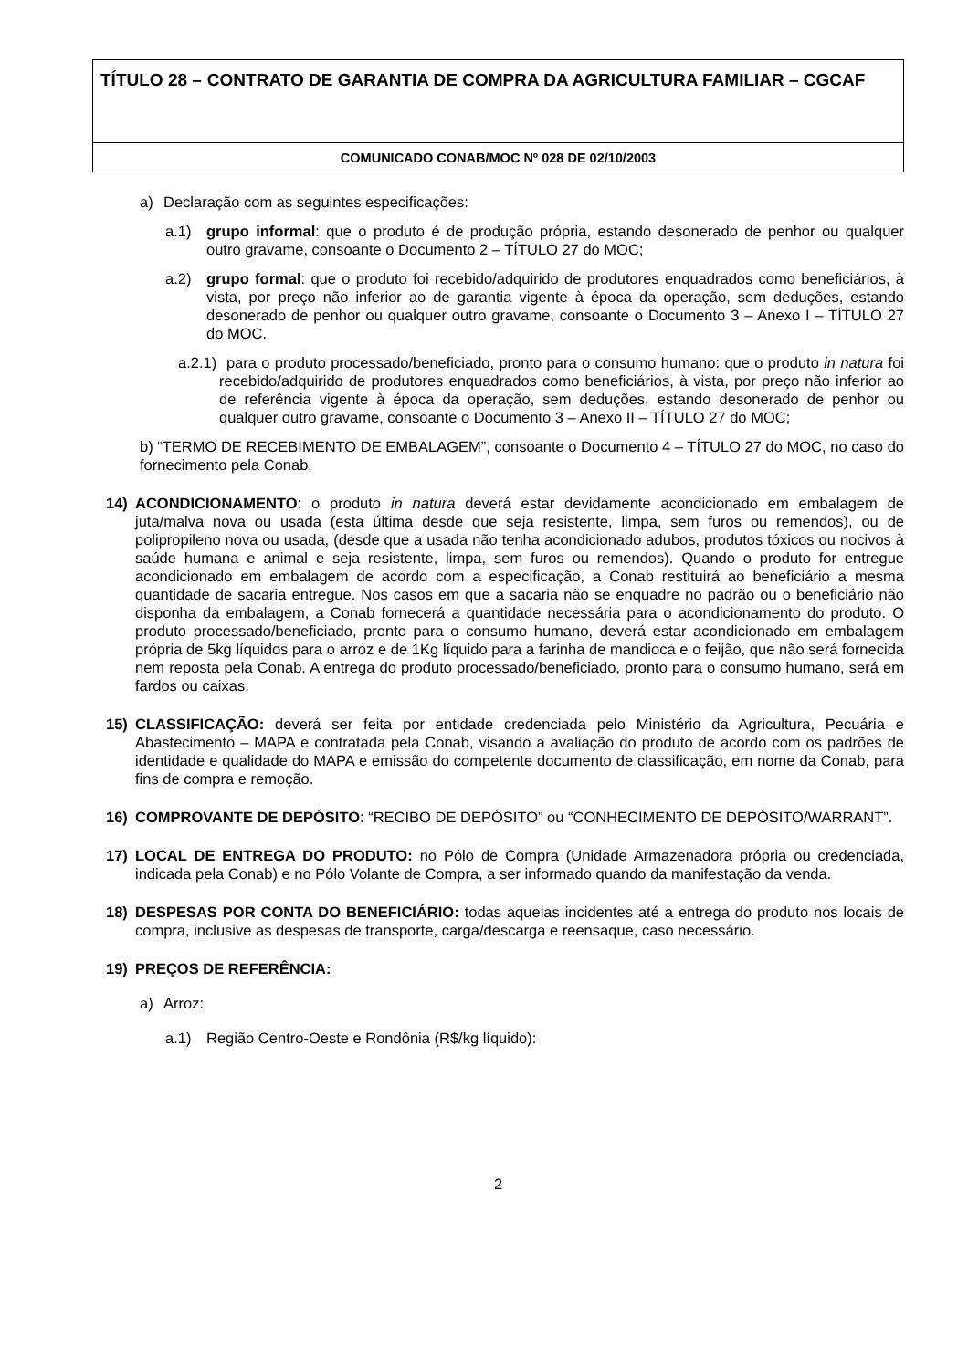TÍTULO 28 – CONTRATO DE GARANTIA DE COMPRA DA AGRICULTURA FAMILIAR – CGCAF
COMUNICADO CONAB/MOC Nº 028 DE 02/10/2003
a) Declaração com as seguintes especificações:
a.1) grupo informal: que o produto é de produção própria, estando desonerado de penhor ou qualquer outro gravame, consoante o Documento 2 – TÍTULO 27 do MOC;
a.2) grupo formal: que o produto foi recebido/adquirido de produtores enquadrados como beneficiários, à vista, por preço não inferior ao de garantia vigente à época da operação, sem deduções, estando desonerado de penhor ou qualquer outro gravame, consoante o Documento 3 – Anexo I – TÍTULO 27 do MOC.
a.2.1) para o produto processado/beneficiado, pronto para o consumo humano: que o produto in natura foi recebido/adquirido de produtores enquadrados como beneficiários, à vista, por preço não inferior ao de referência vigente à época da operação, sem deduções, estando desonerado de penhor ou qualquer outro gravame, consoante o Documento 3 – Anexo II – TÍTULO 27 do MOC;
b) “TERMO DE RECEBIMENTO DE EMBALAGEM”, consoante o Documento 4 – TÍTULO 27 do MOC, no caso do fornecimento pela Conab.
14) ACONDICIONAMENTO: o produto in natura deverá estar devidamente acondicionado em embalagem de juta/malva nova ou usada (esta última desde que seja resistente, limpa, sem furos ou remendos), ou de polipropileno nova ou usada, (desde que a usada não tenha acondicionado adubos, produtos tóxicos ou nocivos à saúde humana e animal e seja resistente, limpa, sem furos ou remendos). Quando o produto for entregue acondicionado em embalagem de acordo com a especificação, a Conab restituirá ao beneficiário a mesma quantidade de sacaria entregue. Nos casos em que a sacaria não se enquadre no padrão ou o beneficiário não disponha da embalagem, a Conab fornecerá a quantidade necessária para o acondicionamento do produto. O produto processado/beneficiado, pronto para o consumo humano, deverá estar acondicionado em embalagem própria de 5kg líquidos para o arroz e de 1Kg líquido para a farinha de mandioca e o feijão, que não será fornecida nem reposta pela Conab. A entrega do produto processado/beneficiado, pronto para o consumo humano, será em fardos ou caixas.
15) CLASSIFICAÇÃO: deverá ser feita por entidade credenciada pelo Ministério da Agricultura, Pecuária e Abastecimento – MAPA e contratada pela Conab, visando a avaliação do produto de acordo com os padrões de identidade e qualidade do MAPA e emissão do competente documento de classificação, em nome da Conab, para fins de compra e remoção.
16) COMPROVANTE DE DEPÓSITO: “RECIBO DE DEPÓSITO” ou “CONHECIMENTO DE DEPÓSITO/WARRANT”.
17) LOCAL DE ENTREGA DO PRODUTO: no Pólo de Compra (Unidade Armazenadora própria ou credenciada, indicada pela Conab) e no Pólo Volante de Compra, a ser informado quando da manifestação da venda.
18) DESPESAS POR CONTA DO BENEFICIÁRIO: todas aquelas incidentes até a entrega do produto nos locais de compra, inclusive as despesas de transporte, carga/descarga e reensaque, caso necessário.
19) PREÇOS DE REFERÊNCIA:
a) Arroz:
a.1) Região Centro-Oeste e Rondônia (R$/kg líquido):
2